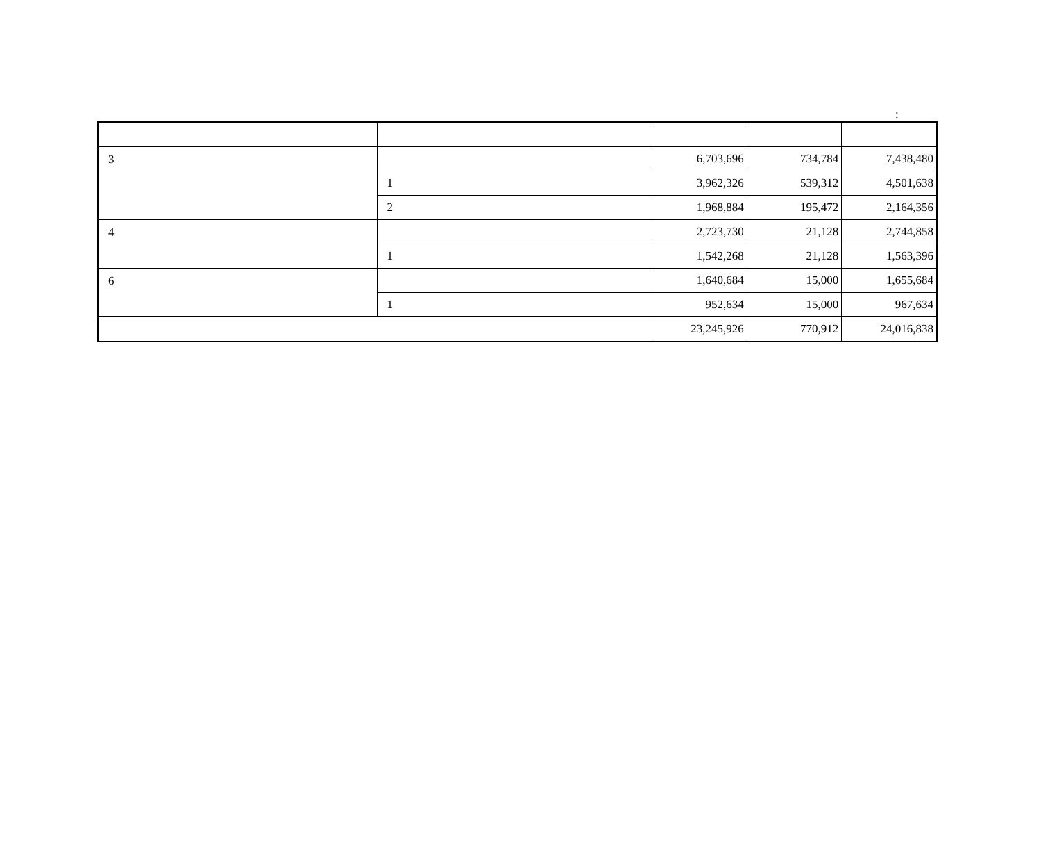:
| 3 | | 6,703,696 | 734,784 | 7,438,480 |
| | 1 | 3,962,326 | 539,312 | 4,501,638 |
| | 2 | 1,968,884 | 195,472 | 2,164,356 |
| 4 | | 2,723,730 | 21,128 | 2,744,858 |
| | 1 | 1,542,268 | 21,128 | 1,563,396 |
| 6 | | 1,640,684 | 15,000 | 1,655,684 |
| | 1 | 952,634 | 15,000 | 967,634 |
| | | 23,245,926 | 770,912 | 24,016,838 |